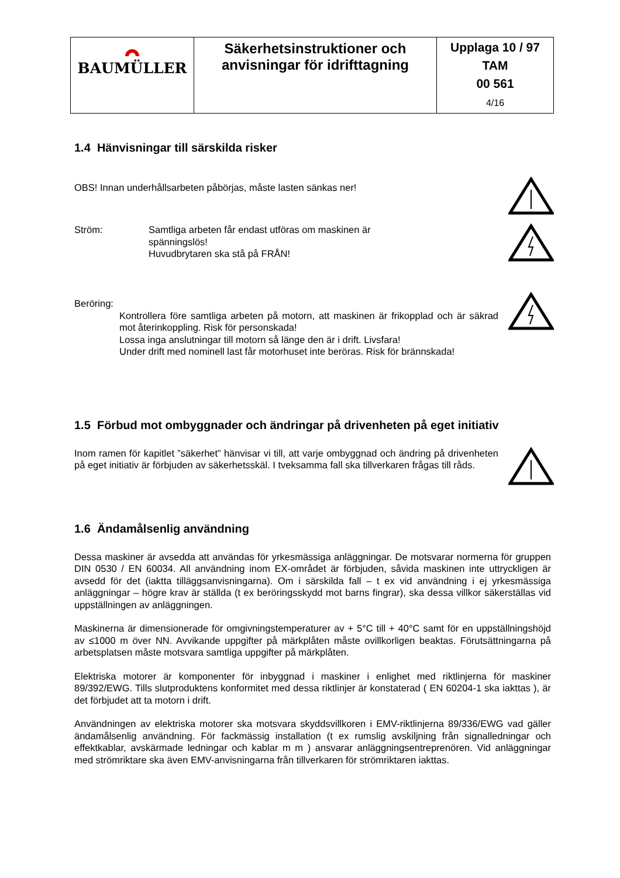| BAUMÜLLER | Säkerhetsinstruktioner och anvisningar för idrifttagning | Upplaga 10 / 97 TAM 00 561 4/16 |
1.4 Hänvisningar till särskilda risker
OBS! Innan underhållsarbeten påbörjas, måste lasten sänkas ner!
Ström: Samtliga arbeten får endast utföras om maskinen är
spänningslös!
Huvudbrytaren ska stå på FRÅN!
Beröring:
Kontrollera före samtliga arbeten på motorn, att maskinen är frikopplad och är säkrad mot återinkoppling. Risk för personskada!
Lossa inga anslutningar till motorn så länge den är i drift. Livsfara!
Under drift med nominell last får motorhuset inte beröras. Risk för brännskada!
1.5 Förbud mot ombyggnader och ändringar på drivenheten på eget initiativ
Inom ramen för kapitlet ”säkerhet” hänvisar vi till, att varje ombyggnad och ändring på drivenheten på eget initiativ är förbjuden av säkerhetsskäl. I tveksamma fall ska tillverkaren frågas till råds.
1.6 Ändamålsenlig användning
Dessa maskiner är avsedda att användas för yrkesmässiga anläggningar. De motsvarar normerna för gruppen DIN 0530 / EN 60034. All användning inom EX-området är förbjuden, såvida maskinen inte uttryckligen är avsedd för det (iaktta tilläggsanvisningarna). Om i särskilda fall – t ex vid användning i ej yrkesmässiga anläggningar – högre krav är ställda (t ex beröringsskydd mot barns fingrar), ska dessa villkor säkerställas vid uppställningen av anläggningen.
Maskinerna är dimensionerade för omgivningstemperaturer av + 5°C till + 40°C samt för en uppställningshöjd av ≤1000 m över NN. Avvikande uppgifter på märkplåten måste ovillkorligen beaktas. Förutsättningarna på arbetsplatsen måste motsvara samtliga uppgifter på märkplåten.
Elektriska motorer är komponenter för inbyggnad i maskiner i enlighet med riktlinjerna för maskiner 89/392/EWG. Tills slutproduktens konformitet med dessa riktlinjer är konstaterad ( EN 60204-1 ska iakttas ), är det förbjudet att ta motorn i drift.
Användningen av elektriska motorer ska motsvara skyddsvillkoren i EMV-riktlinjerna 89/336/EWG vad gäller ändamålsenlig användning. För fackmässig installation (t ex rumslig avskiljning från signalledningar och effektkablar, avskärmade ledningar och kablar m m ) ansvarar anläggningsentreprenören. Vid anläggningar med strömriktare ska även EMV-anvisningarna från tillverkaren för strömriktaren iakttas.